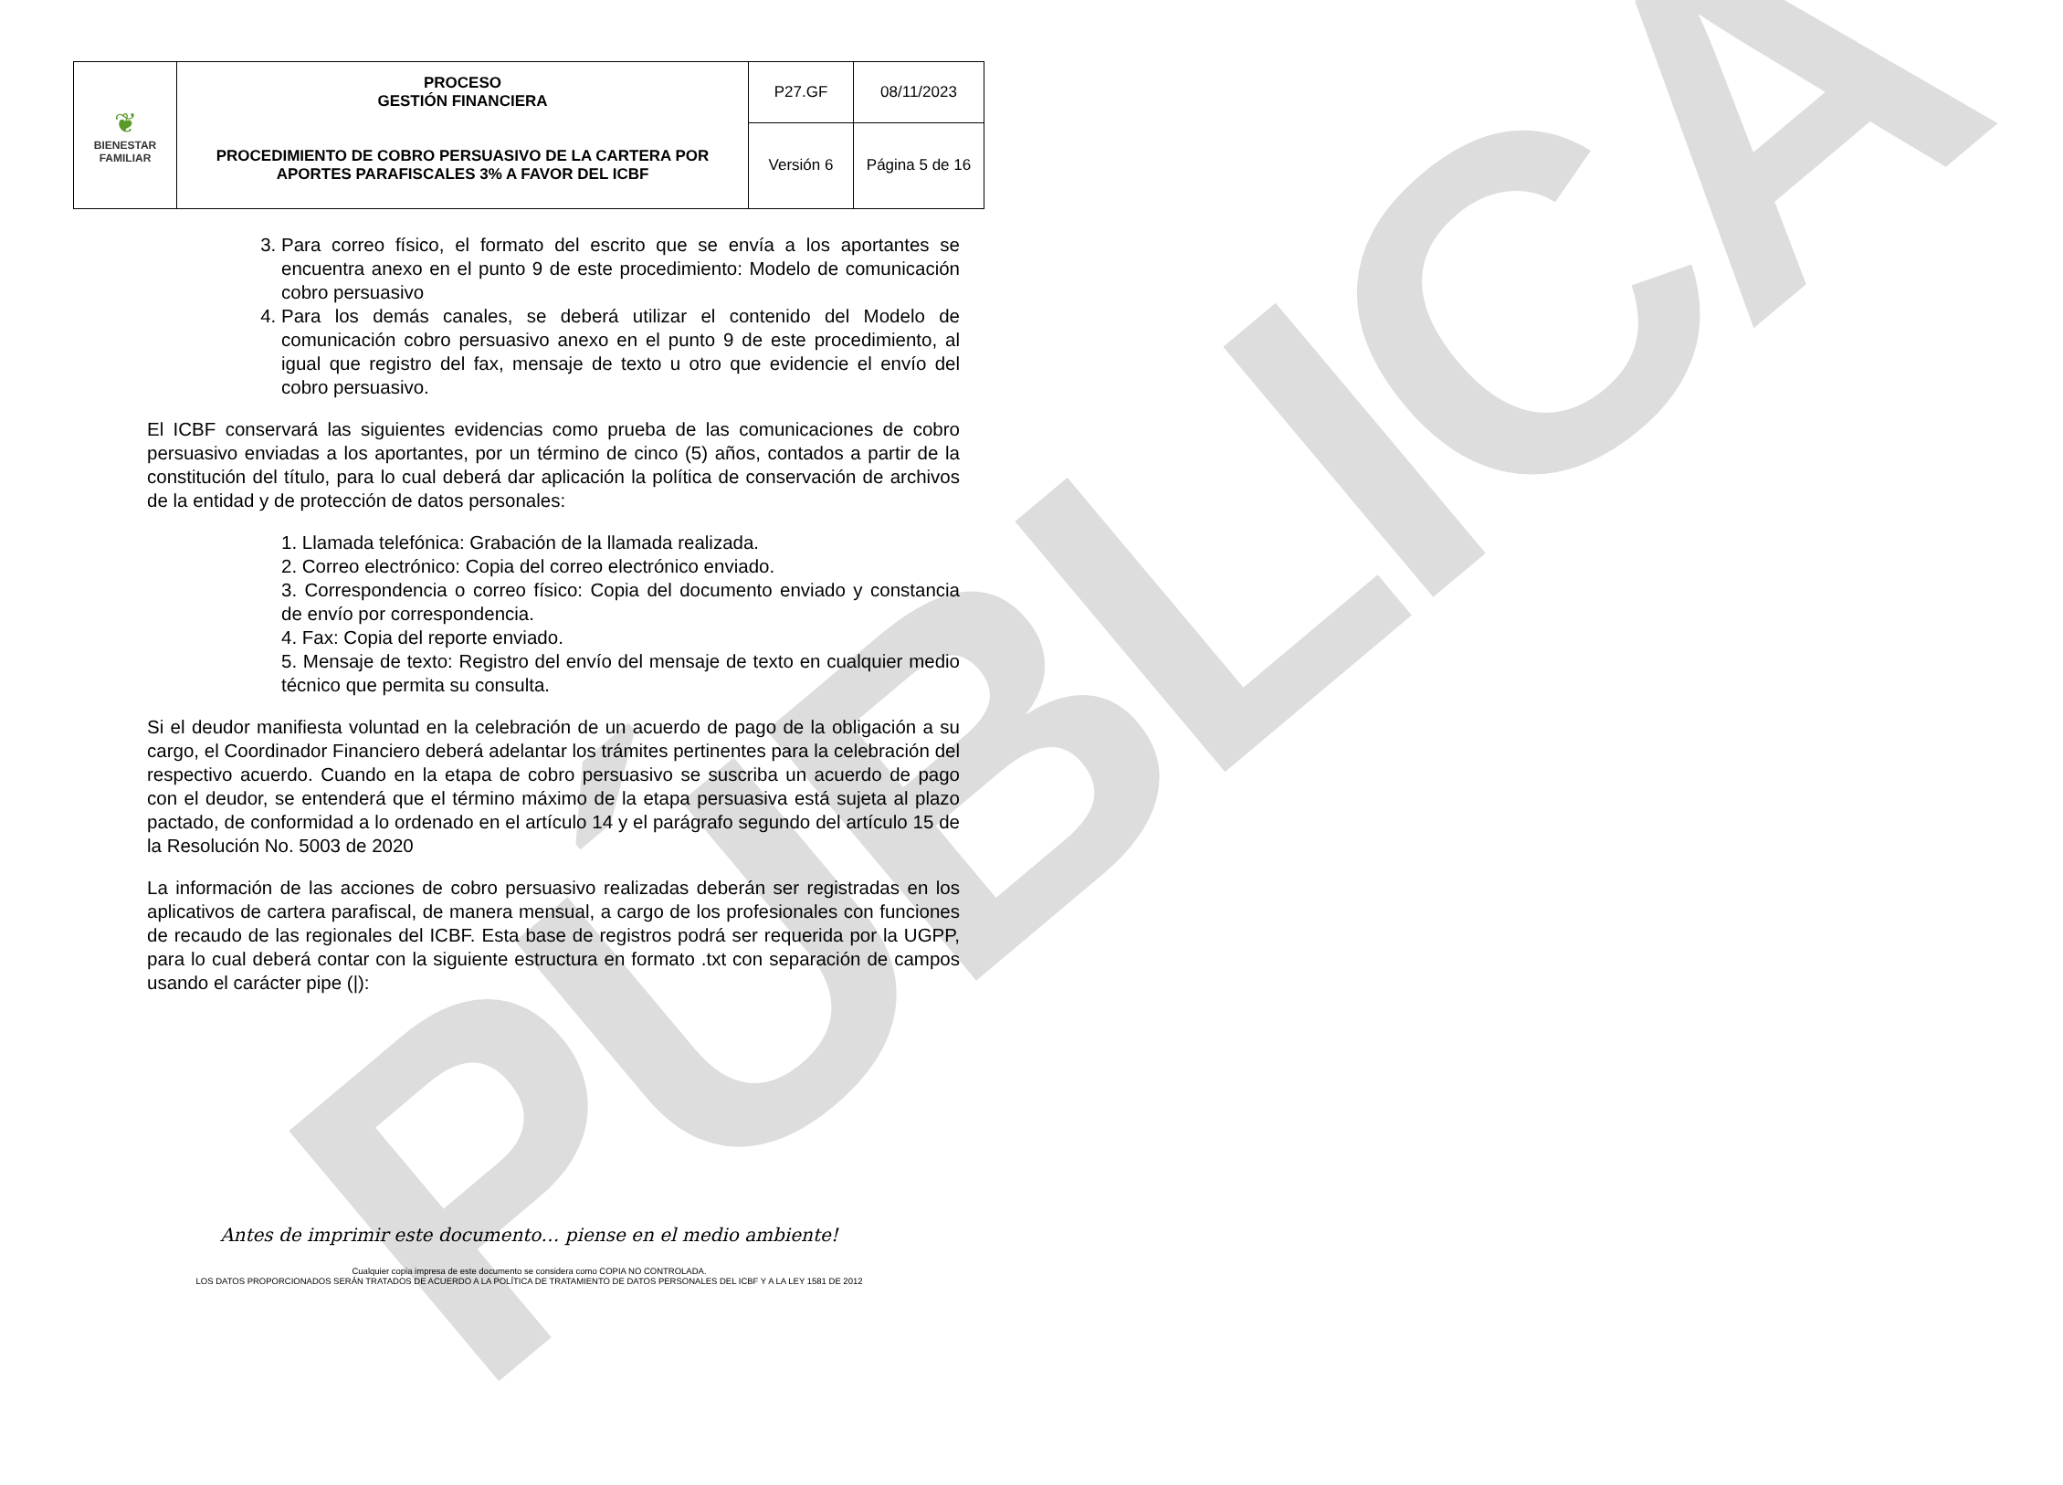PÚBLICA
| ❦ BIENESTAR FAMILIAR | PROCESO GESTIÓN FINANCIERA | P27.GF | 08/11/2023 |
| | PROCEDIMIENTO DE COBRO PERSUASIVO DE LA CARTERA POR APORTES PARAFISCALES 3% A FAVOR DEL ICBF | Versión 6 | Página 5 de 16 |
3. Para correo físico, el formato del escrito que se envía a los aportantes se encuentra anexo en el punto 9 de este procedimiento: Modelo de comunicación cobro persuasivo
4. Para los demás canales, se deberá utilizar el contenido del Modelo de comunicación cobro persuasivo anexo en el punto 9 de este procedimiento, al igual que registro del fax, mensaje de texto u otro que evidencie el envío del cobro persuasivo.
El ICBF conservará las siguientes evidencias como prueba de las comunicaciones de cobro persuasivo enviadas a los aportantes, por un término de cinco (5) años, contados a partir de la constitución del título, para lo cual deberá dar aplicación la política de conservación de archivos de la entidad y de protección de datos personales:
1. Llamada telefónica: Grabación de la llamada realizada.
2. Correo electrónico: Copia del correo electrónico enviado.
3. Correspondencia o correo físico: Copia del documento enviado y constancia de envío por correspondencia.
4. Fax: Copia del reporte enviado.
5. Mensaje de texto: Registro del envío del mensaje de texto en cualquier medio técnico que permita su consulta.
Si el deudor manifiesta voluntad en la celebración de un acuerdo de pago de la obligación a su cargo, el Coordinador Financiero deberá adelantar los trámites pertinentes para la celebración del respectivo acuerdo. Cuando en la etapa de cobro persuasivo se suscriba un acuerdo de pago con el deudor, se entenderá que el término máximo de la etapa persuasiva está sujeta al plazo pactado, de conformidad a lo ordenado en el artículo 14 y el parágrafo segundo del artículo 15 de la Resolución No. 5003 de 2020
La información de las acciones de cobro persuasivo realizadas deberán ser registradas en los aplicativos de cartera parafiscal, de manera mensual, a cargo de los profesionales con funciones de recaudo de las regionales del ICBF. Esta base de registros podrá ser requerida por la UGPP, para lo cual deberá contar con la siguiente estructura en formato .txt con separación de campos usando el carácter pipe (|):
Antes de imprimir este documento… piense en el medio ambiente!
Cualquier copia impresa de este documento se considera como COPIA NO CONTROLADA.
LOS DATOS PROPORCIONADOS SERÁN TRATADOS DE ACUERDO A LA POLÍTICA DE TRATAMIENTO DE DATOS PERSONALES DEL ICBF Y A LA LEY 1581 DE 2012